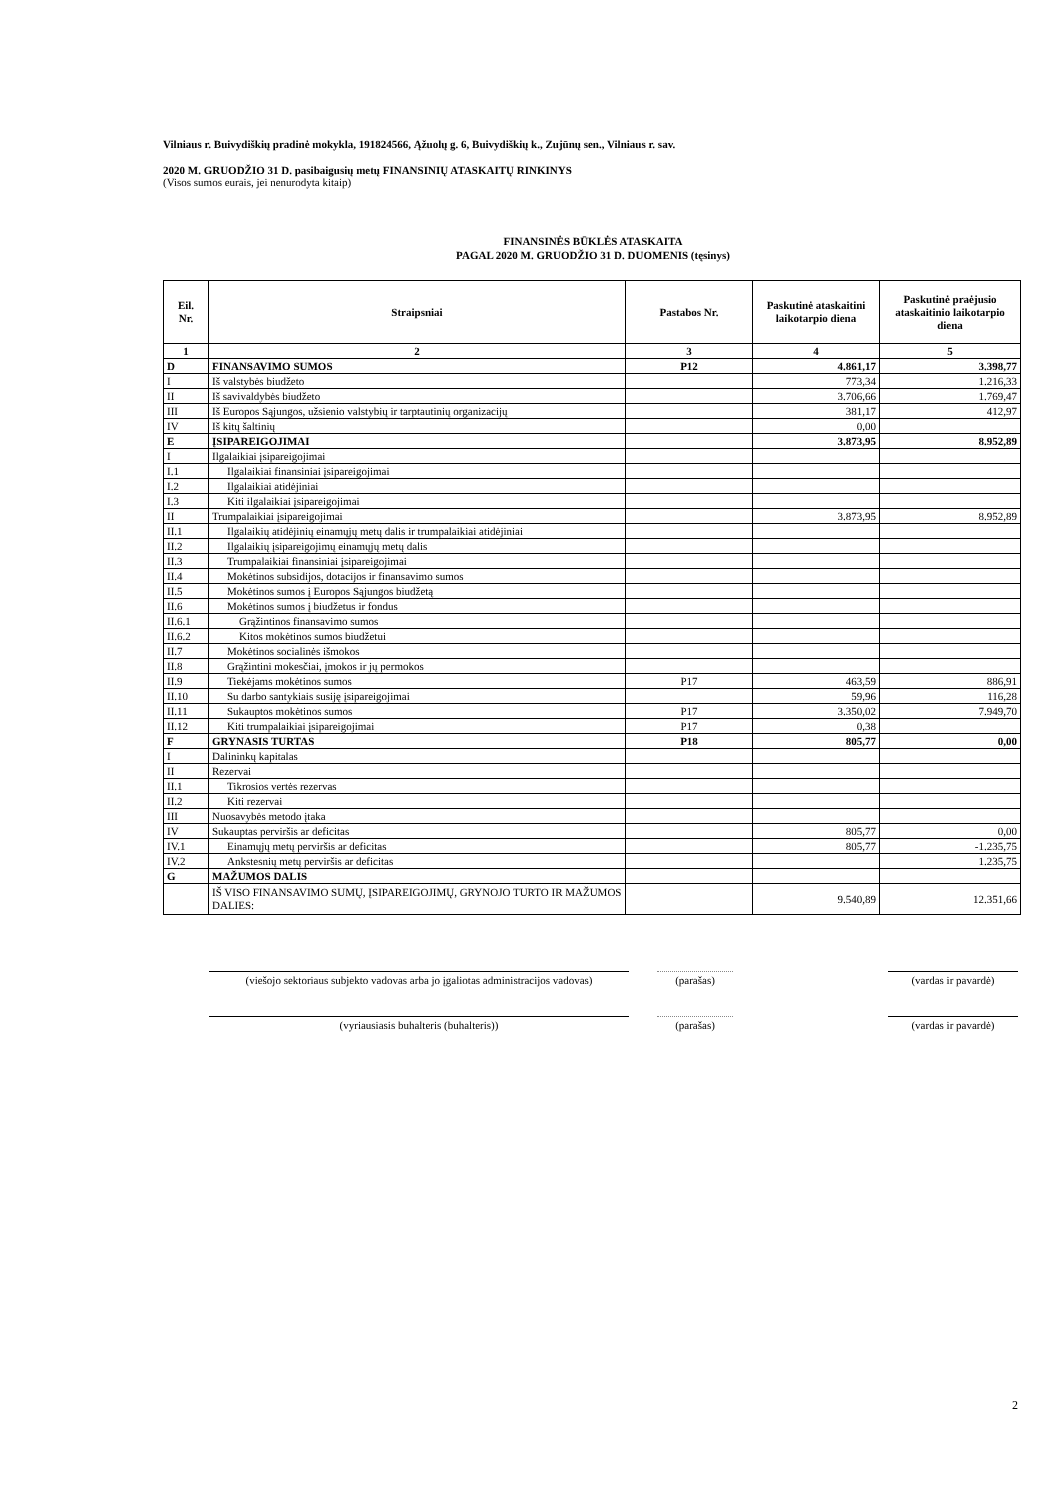Vilniaus r. Buivydiškių pradinė mokykla, 191824566, Ąžuolų g. 6, Buivydiškių k., Zujūnų sen., Vilniaus r. sav.
2020 M. GRUODŽIO 31 D. pasibaigusių metų FINANSINIŲ ATASKAITŲ RINKINYS
(Visos sumos eurais, jei nenurodyta kitaip)
FINANSINĖS BŪKLĖS ATASKAITA
PAGAL 2020 M. GRUODŽIO 31 D. DUOMENIS (tęsinys)
| Eil. Nr. | Straipsniai | Pastabos Nr. | Paskutinė ataskaitini laikotarpio diena | Paskutinė praėjusio ataskaitinio laikotarpio diena |
| --- | --- | --- | --- | --- |
| 1 | 2 | 3 | 4 | 5 |
| D | FINANSAVIMO SUMOS | P12 | 4.861,17 | 3.398,77 |
| I | Iš valstybės biudžeto | | 773,34 | 1.216,33 |
| II | Iš savivaldybės biudžeto | | 3.706,66 | 1.769,47 |
| III | Iš Europos Sąjungos, užsienio valstybių ir tarptautinių organizacijų | | 381,17 | 412,97 |
| IV | Iš kitų šaltinių | | 0,00 | |
| E | ĮSIPAREIGOJIMAI | | 3.873,95 | 8.952,89 |
| I | Ilgalaikiai įsipareigojimai | | | |
| I.1 | Ilgalaikiai finansiniai įsipareigojimai | | | |
| I.2 | Ilgalaikiai atidėjiniai | | | |
| I.3 | Kiti ilgalaikiai įsipareigojimai | | | |
| II | Trumpalaikiai įsipareigojimai | | 3.873,95 | 8.952,89 |
| II.1 | Ilgalaikių atidėjinių einamųjų metų dalis ir trumpalaikiai atidėjiniai | | | |
| II.2 | Ilgalaikių įsipareigojimų einamųjų metų dalis | | | |
| II.3 | Trumpalaikiai finansiniai įsipareigojimai | | | |
| II.4 | Mokėtinos subsidijos, dotacijos ir finansavimo sumos | | | |
| II.5 | Mokėtinos sumos į Europos Sąjungos biudžetą | | | |
| II.6 | Mokėtinos sumos į biudžetus ir fondus | | | |
| II.6.1 | Grąžintinos finansavimo sumos | | | |
| II.6.2 | Kitos mokėtinos sumos biudžetui | | | |
| II.7 | Mokėtinos socialinės išmokos | | | |
| II.8 | Grąžintini mokesčiai, įmokos ir jų permokos | | | |
| II.9 | Tiekėjams mokėtinos sumos | P17 | 463,59 | 886,91 |
| II.10 | Su darbo santykiais susiję įsipareigojimai | | 59,96 | 116,28 |
| II.11 | Sukauptos mokėtinos sumos | P17 | 3.350,02 | 7.949,70 |
| II.12 | Kiti trumpalaikiai įsipareigojimai | P17 | 0,38 | |
| F | GRYNASIS TURTAS | P18 | 805,77 | 0,00 |
| I | Dalininkų kapitalas | | | |
| II | Rezervai | | | |
| II.1 | Tikrosios vertės rezervas | | | |
| II.2 | Kiti rezervai | | | |
| III | Nuosavybės metodo įtaka | | | |
| IV | Sukauptas perviršis ar deficitas | | 805,77 | 0,00 |
| IV.1 | Einamųjų metų perviršis ar deficitas | | 805,77 | -1.235,75 |
| IV.2 | Ankstesnių metų perviršis ar deficitas | | | 1.235,75 |
| G | MAŽUMOS DALIS | | | |
| | IŠ VISO FINANSAVIMO SUMŲ, ĮSIPAREIGOJIMŲ, GRYNOJO TURTO IR MAŽUMOS DALIES: | | 9.540,89 | 12.351,66 |
(viešojo sektoriaus subjekto vadovas arba jo įgaliotas administracijos vadovas)
(parašas) (vardas ir pavardė)
(vyriausiasis buhalteris (buhalteris)) (parašas) (vardas ir pavardė)
2